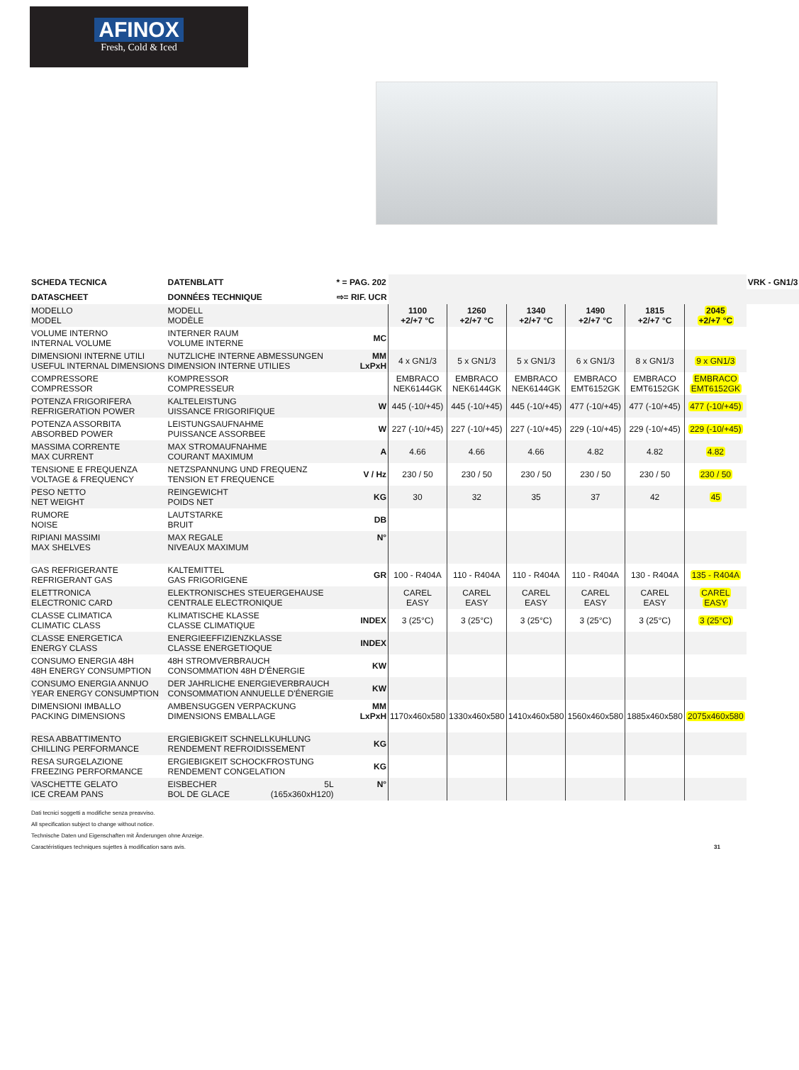AFINOX
Fresh, Cold & Iced
| SCHEDA TECNICA | DATENBLATT | * = PAG. 202 | | | | | | | VRK - GN1/3 |
| DATASCHEET | DONNÉES TECHNIQUE | ⇨= RIF. UCR | | | | | | | |
| MODELLO MODEL | MODELL MODÈLE | | 1100 +2/+7 °C | 1260 +2/+7 °C | 1340 +2/+7 °C | 1490 +2/+7 °C | 1815 +2/+7 °C | 2045 +2/+7 °C | |
| VOLUME INTERNO INTERNAL VOLUME | INTERNER RAUM VOLUME INTERNE | MC | | | | | | | |
| DIMENSIONI INTERNE UTILI USEFUL INTERNAL DIMENSIONS | NUTZLICHE INTERNE ABMESSUNGEN DIMENSION INTERNE UTILIES | MM LxPxH | 4 x GN1/3 | 5 x GN1/3 | 5 x GN1/3 | 6 x GN1/3 | 8 x GN1/3 | 9 x GN1/3 | |
| COMPRESSORE COMPRESSOR | KOMPRESSOR COMPRESSEUR | | EMBRACO NEK6144GK | EMBRACO NEK6144GK | EMBRACO NEK6144GK | EMBRACO EMT6152GK | EMBRACO EMT6152GK | EMBRACO EMT6152GK | |
| POTENZA FRIGORIFERA REFRIGERATION POWER | KALTELEISTUNG UISSANCE FRIGORIFIQUE | W | 445 (-10/+45) | 445 (-10/+45) | 445 (-10/+45) | 477 (-10/+45) | 477 (-10/+45) | 477 (-10/+45) | |
| POTENZA ASSORBITA ABSORBED POWER | LEISTUNGSAUFNAHME PUISSANCE ASSORBEE | W | 227 (-10/+45) | 227 (-10/+45) | 227 (-10/+45) | 229 (-10/+45) | 229 (-10/+45) | 229 (-10/+45) | |
| MASSIMA CORRENTE MAX CURRENT | MAX STROMAUFNAHME COURANT MAXIMUM | A | 4.66 | 4.66 | 4.66 | 4.82 | 4.82 | 4.82 | |
| TENSIONE E FREQUENZA VOLTAGE & FREQUENCY | NETZSPANNUNG UND FREQUENZ TENSION ET FREQUENCE | V / Hz | 230 / 50 | 230 / 50 | 230 / 50 | 230 / 50 | 230 / 50 | 230 / 50 | |
| PESO NETTO NET WEIGHT | REINGEWICHT POIDS NET | KG | 30 | 32 | 35 | 37 | 42 | 45 | |
| RUMORE NOISE | LAUTSTARKE BRUIT | DB | | | | | | | |
| RIPIANI MASSIMI MAX SHELVES | MAX REGALE NIVEAUX MAXIMUM | N° | | | | | | | |
| GAS REFRIGERANTE REFRIGERANT GAS | KALTEMITTEL GAS FRIGORIGENE | GR | 100 - R404A | 110 - R404A | 110 - R404A | 110 - R404A | 130 - R404A | 135 - R404A | |
| ELETTRONICA ELECTRONIC CARD | ELEKTRONISCHES STEUERGEHAUSE CENTRALE ELECTRONIQUE | | CAREL EASY | CAREL EASY | CAREL EASY | CAREL EASY | CAREL EASY | CAREL EASY | |
| CLASSE CLIMATICA CLIMATIC CLASS | KLIMATISCHE KLASSE CLASSE CLIMATIQUE | INDEX | 3 (25°C) | 3 (25°C) | 3 (25°C) | 3 (25°C) | 3 (25°C) | 3 (25°C) | |
| CLASSE ENERGETICA ENERGY CLASS | ENERGIEEFFIZIENZKLASSE CLASSE ENERGETIOQUE | INDEX | | | | | | | |
| CONSUMO ENERGIA 48H 48H ENERGY CONSUMPTION | 48H STROMVERBRAUCH CONSOMMATION 48H D'ÉNERGIE | KW | | | | | | | |
| CONSUMO ENERGIA ANNUO YEAR ENERGY CONSUMPTION | DER JAHRLICHE ENERGIEVERBRAUCH CONSOMMATION ANNUELLE D'ÉNERGIE | KW | | | | | | | |
| DIMENSIONI IMBALLO PACKING DIMENSIONS | AMBENSUGGEN VERPACKUNG DIMENSIONS EMBALLAGE | MM LxPxH | 1170x460x580 | 1330x460x580 | 1410x460x580 | 1560x460x580 | 1885x460x580 | 2075x460x580 | |
| RESA ABBATTIMENTO CHILLING PERFORMANCE | ERGIEBIGKEIT SCHNELLKUHLUNG RENDEMENT REFROIDISSEMENT | KG | | | | | | | |
| RESA SURGELAZIONE FREEZING PERFORMANCE | ERGIEBIGKEIT SCHOCKFROSTUNG RENDEMENT CONGELATION | KG | | | | | | | |
| VASCHETTE GELATO ICE CREAM PANS | EISBECHER 5L BOL DE GLACE (165x360xH120) | N° | | | | | | | |
Dati tecnici soggetti a modifiche senza preavviso.
All specification subject to change without notice.
Technische Daten und Eigenschaften mit Änderungen ohne Anzeige.
Caractéristiques techniques sujettes à modification sans avis. 31